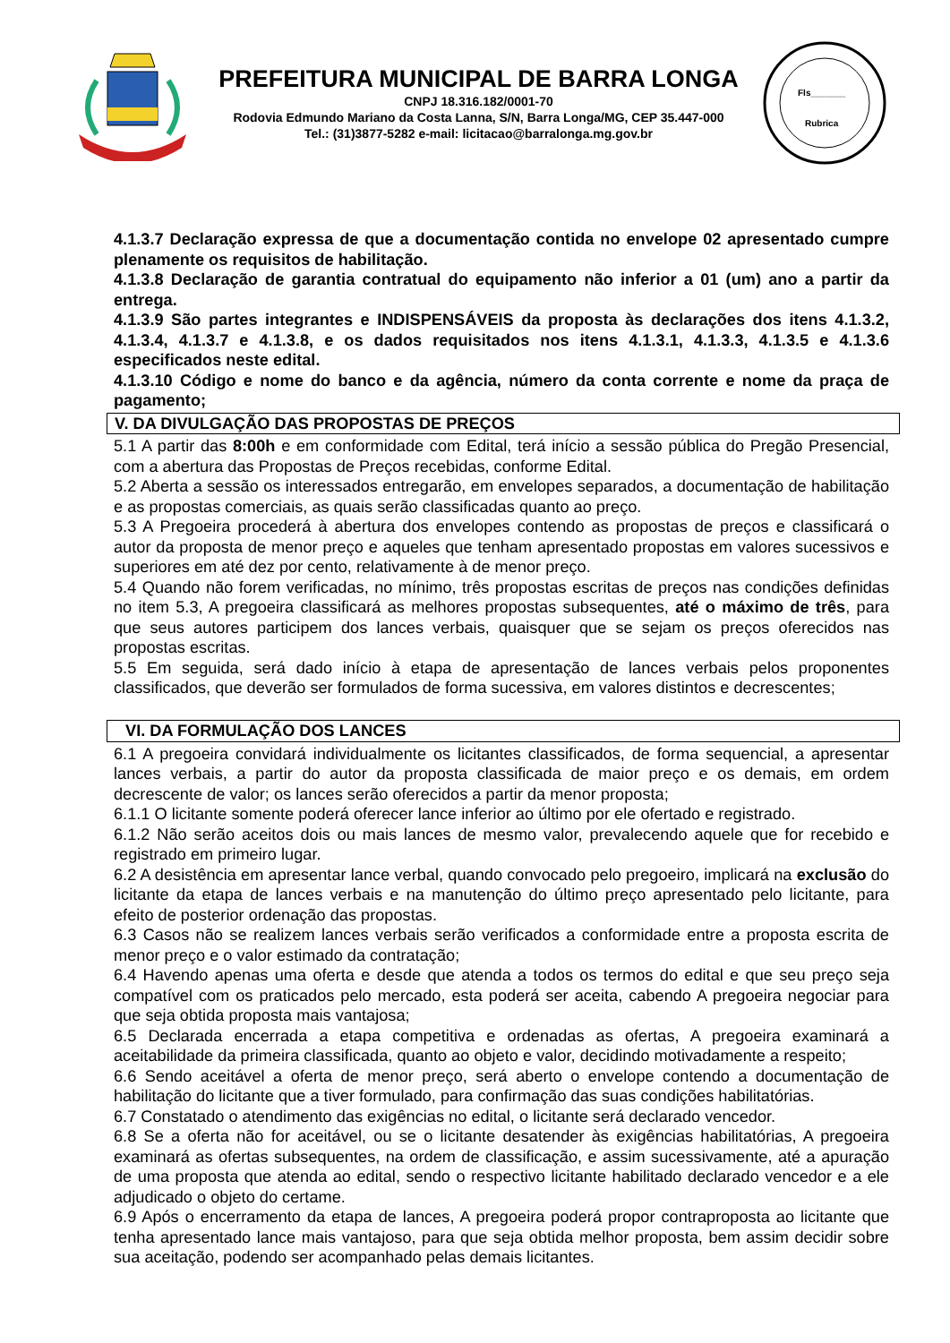PREFEITURA MUNICIPAL DE BARRA LONGA
CNPJ 18.316.182/0001-70
Rodovia Edmundo Mariano da Costa Lanna, S/N, Barra Longa/MG, CEP 35.447-000
Tel.: (31)3877-5282 e-mail: licitacao@barralonga.mg.gov.br
Fls_______
Rubrica
4.1.3.7 Declaração expressa de que a documentação contida no envelope 02 apresentado cumpre plenamente os requisitos de habilitação.
4.1.3.8 Declaração de garantia contratual do equipamento não inferior a 01 (um) ano a partir da entrega.
4.1.3.9 São partes integrantes e INDISPENSÁVEIS da proposta às declarações dos itens 4.1.3.2, 4.1.3.4, 4.1.3.7 e 4.1.3.8, e os dados requisitados nos itens 4.1.3.1, 4.1.3.3, 4.1.3.5 e 4.1.3.6 especificados neste edital.
4.1.3.10 Código e nome do banco e da agência, número da conta corrente e nome da praça de pagamento;
V. DA DIVULGAÇÃO DAS PROPOSTAS DE PREÇOS
5.1 A partir das 8:00h e em conformidade com Edital, terá início a sessão pública do Pregão Presencial, com a abertura das Propostas de Preços recebidas, conforme Edital.
5.2 Aberta a sessão os interessados entregarão, em envelopes separados, a documentação de habilitação e as propostas comerciais, as quais serão classificadas quanto ao preço.
5.3 A Pregoeira procederá à abertura dos envelopes contendo as propostas de preços e classificará o autor da proposta de menor preço e aqueles que tenham apresentado propostas em valores sucessivos e superiores em até dez por cento, relativamente à de menor preço.
5.4 Quando não forem verificadas, no mínimo, três propostas escritas de preços nas condições definidas no item 5.3, A pregoeira classificará as melhores propostas subsequentes, até o máximo de três, para que seus autores participem dos lances verbais, quaisquer que se sejam os preços oferecidos nas propostas escritas.
5.5 Em seguida, será dado início à etapa de apresentação de lances verbais pelos proponentes classificados, que deverão ser formulados de forma sucessiva, em valores distintos e decrescentes;
VI. DA FORMULAÇÃO DOS LANCES
6.1 A pregoeira convidará individualmente os licitantes classificados, de forma sequencial, a apresentar lances verbais, a partir do autor da proposta classificada de maior preço e os demais, em ordem decrescente de valor; os lances serão oferecidos a partir da menor proposta;
6.1.1 O licitante somente poderá oferecer lance inferior ao último por ele ofertado e registrado.
6.1.2 Não serão aceitos dois ou mais lances de mesmo valor, prevalecendo aquele que for recebido e registrado em primeiro lugar.
6.2 A desistência em apresentar lance verbal, quando convocado pelo pregoeiro, implicará na exclusão do licitante da etapa de lances verbais e na manutenção do último preço apresentado pelo licitante, para efeito de posterior ordenação das propostas.
6.3 Casos não se realizem lances verbais serão verificados a conformidade entre a proposta escrita de menor preço e o valor estimado da contratação;
6.4 Havendo apenas uma oferta e desde que atenda a todos os termos do edital e que seu preço seja compatível com os praticados pelo mercado, esta poderá ser aceita, cabendo A pregoeira negociar para que seja obtida proposta mais vantajosa;
6.5 Declarada encerrada a etapa competitiva e ordenadas as ofertas, A pregoeira examinará a aceitabilidade da primeira classificada, quanto ao objeto e valor, decidindo motivadamente a respeito;
6.6 Sendo aceitável a oferta de menor preço, será aberto o envelope contendo a documentação de habilitação do licitante que a tiver formulado, para confirmação das suas condições habilitatórias.
6.7 Constatado o atendimento das exigências no edital, o licitante será declarado vencedor.
6.8 Se a oferta não for aceitável, ou se o licitante desatender às exigências habilitatórias, A pregoeira examinará as ofertas subsequentes, na ordem de classificação, e assim sucessivamente, até a apuração de uma proposta que atenda ao edital, sendo o respectivo licitante habilitado declarado vencedor e a ele adjudicado o objeto do certame.
6.9 Após o encerramento da etapa de lances, A pregoeira poderá propor contraproposta ao licitante que tenha apresentado lance mais vantajoso, para que seja obtida melhor proposta, bem assim decidir sobre sua aceitação, podendo ser acompanhado pelas demais licitantes.